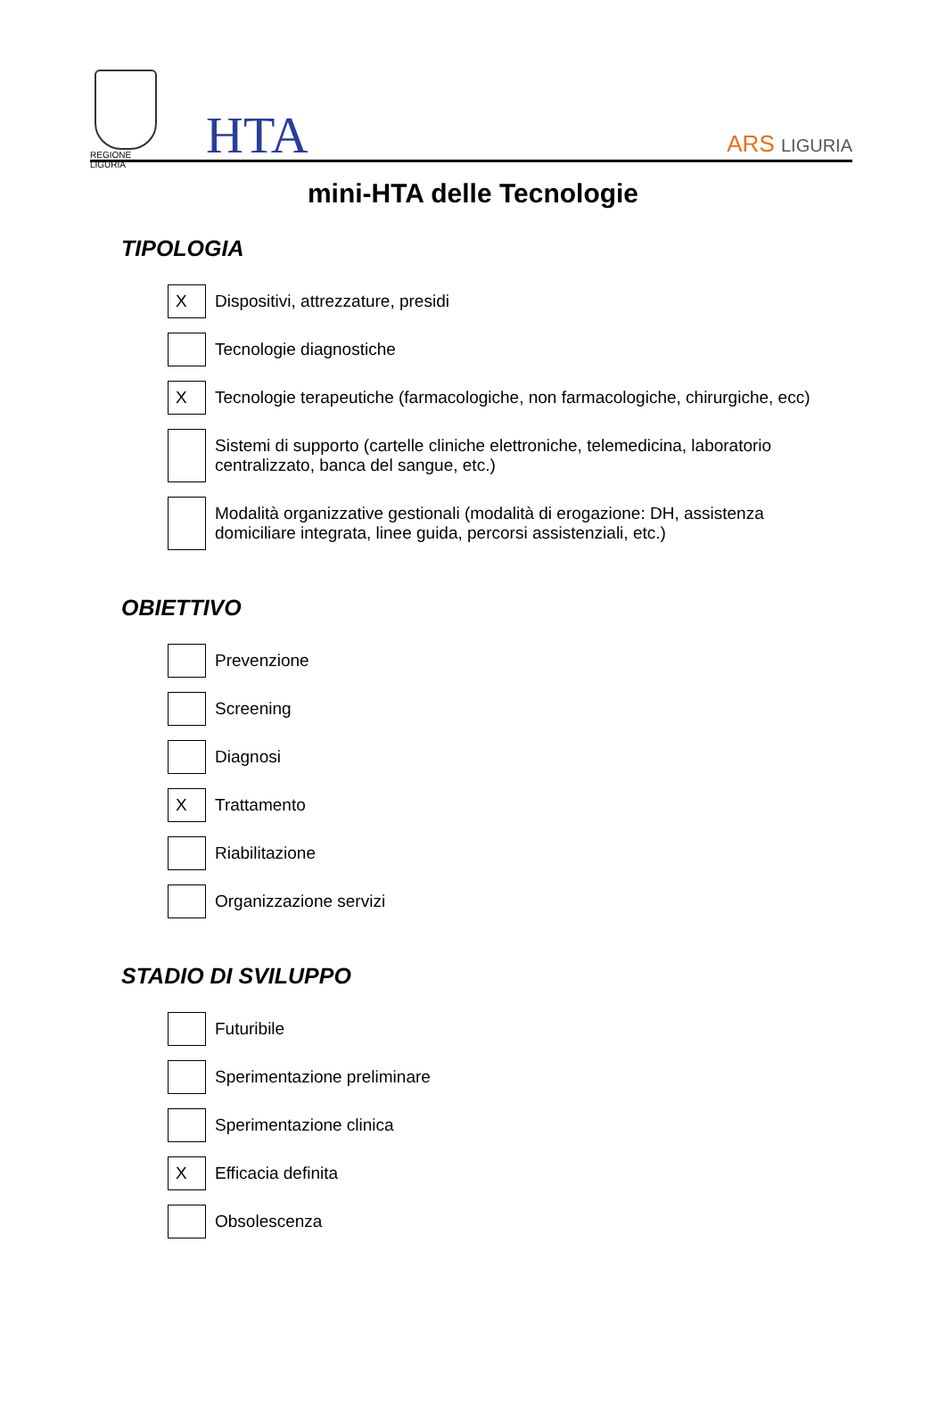REGIONE LIGURIA
HTA ARS LIGURIA
mini-HTA delle Tecnologie
TIPOLOGIA
X
Dispositivi, attrezzature, presidi
Tecnologie diagnostiche
X
Tecnologie terapeutiche (farmacologiche, non farmacologiche, chirurgiche, ecc)
Sistemi di supporto (cartelle cliniche elettroniche, telemedicina, laboratorio centralizzato, banca del sangue, etc.)
Modalità organizzative gestionali (modalità di erogazione: DH, assistenza domiciliare integrata, linee guida, percorsi assistenziali, etc.)
OBIETTIVO
Prevenzione
Screening
Diagnosi
X
Trattamento
Riabilitazione
Organizzazione servizi
STADIO DI SVILUPPO
Futuribile
Sperimentazione preliminare
Sperimentazione clinica
X
Efficacia definita
Obsolescenza